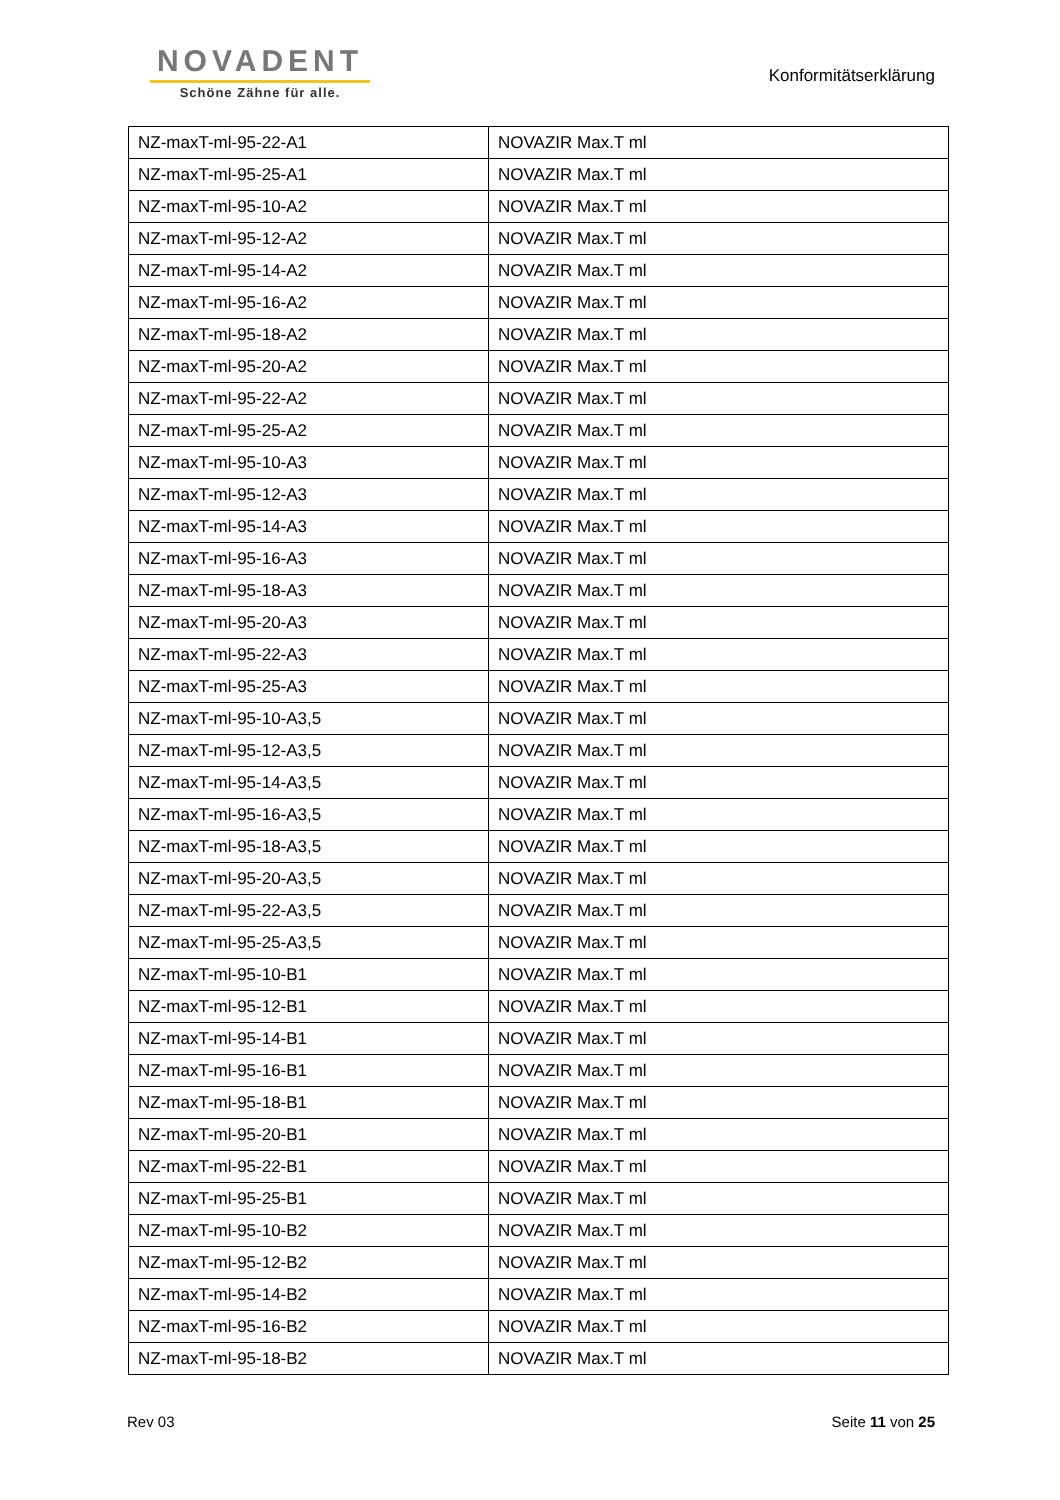NOVADENT
Schöne Zähne für alle.
Konformitätserklärung
| NZ-maxT-ml-95-22-A1 | NOVAZIR Max.T ml |
| NZ-maxT-ml-95-25-A1 | NOVAZIR Max.T ml |
| NZ-maxT-ml-95-10-A2 | NOVAZIR Max.T ml |
| NZ-maxT-ml-95-12-A2 | NOVAZIR Max.T ml |
| NZ-maxT-ml-95-14-A2 | NOVAZIR Max.T ml |
| NZ-maxT-ml-95-16-A2 | NOVAZIR Max.T ml |
| NZ-maxT-ml-95-18-A2 | NOVAZIR Max.T ml |
| NZ-maxT-ml-95-20-A2 | NOVAZIR Max.T ml |
| NZ-maxT-ml-95-22-A2 | NOVAZIR Max.T ml |
| NZ-maxT-ml-95-25-A2 | NOVAZIR Max.T ml |
| NZ-maxT-ml-95-10-A3 | NOVAZIR Max.T ml |
| NZ-maxT-ml-95-12-A3 | NOVAZIR Max.T ml |
| NZ-maxT-ml-95-14-A3 | NOVAZIR Max.T ml |
| NZ-maxT-ml-95-16-A3 | NOVAZIR Max.T ml |
| NZ-maxT-ml-95-18-A3 | NOVAZIR Max.T ml |
| NZ-maxT-ml-95-20-A3 | NOVAZIR Max.T ml |
| NZ-maxT-ml-95-22-A3 | NOVAZIR Max.T ml |
| NZ-maxT-ml-95-25-A3 | NOVAZIR Max.T ml |
| NZ-maxT-ml-95-10-A3,5 | NOVAZIR Max.T ml |
| NZ-maxT-ml-95-12-A3,5 | NOVAZIR Max.T ml |
| NZ-maxT-ml-95-14-A3,5 | NOVAZIR Max.T ml |
| NZ-maxT-ml-95-16-A3,5 | NOVAZIR Max.T ml |
| NZ-maxT-ml-95-18-A3,5 | NOVAZIR Max.T ml |
| NZ-maxT-ml-95-20-A3,5 | NOVAZIR Max.T ml |
| NZ-maxT-ml-95-22-A3,5 | NOVAZIR Max.T ml |
| NZ-maxT-ml-95-25-A3,5 | NOVAZIR Max.T ml |
| NZ-maxT-ml-95-10-B1 | NOVAZIR Max.T ml |
| NZ-maxT-ml-95-12-B1 | NOVAZIR Max.T ml |
| NZ-maxT-ml-95-14-B1 | NOVAZIR Max.T ml |
| NZ-maxT-ml-95-16-B1 | NOVAZIR Max.T ml |
| NZ-maxT-ml-95-18-B1 | NOVAZIR Max.T ml |
| NZ-maxT-ml-95-20-B1 | NOVAZIR Max.T ml |
| NZ-maxT-ml-95-22-B1 | NOVAZIR Max.T ml |
| NZ-maxT-ml-95-25-B1 | NOVAZIR Max.T ml |
| NZ-maxT-ml-95-10-B2 | NOVAZIR Max.T ml |
| NZ-maxT-ml-95-12-B2 | NOVAZIR Max.T ml |
| NZ-maxT-ml-95-14-B2 | NOVAZIR Max.T ml |
| NZ-maxT-ml-95-16-B2 | NOVAZIR Max.T ml |
| NZ-maxT-ml-95-18-B2 | NOVAZIR Max.T ml |
Rev 03 Seite 11 von 25